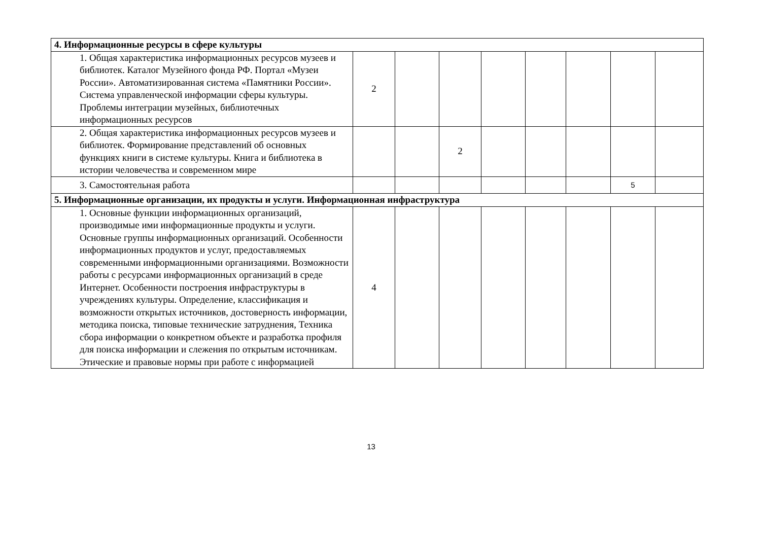| 4. Информационные ресурсы в сфере культуры | | | | | | | | |
| 1. Общая характеристика информационных ресурсов музеев и библиотек. Каталог Музейного фонда РФ. Портал «Музеи России». Автоматизированная система «Памятники России». Система управленческой информации сферы культуры. Проблемы интеграции музейных, библиотечных информационных ресурсов | 2 | | | | | | | |
| 2. Общая характеристика информационных ресурсов музеев и библиотек. Формирование представлений об основных функциях книги в системе культуры. Книга и библиотека в истории человечества и современном мире | | | 2 | | | | | |
| 3. Самостоятельная работа | | | | | | | 5 | |
| 5. Информационные организации, их продукты и услуги. Информационная инфраструктура | | | | | | | | |
| 1. Основные функции информационных организаций, производимые ими информационные продукты и услуги. Основные группы информационных организаций. Особенности информационных продуктов и услуг, предоставляемых современными информационными организациями. Возможности работы с ресурсами информационных организаций в среде Интернет. Особенности построения инфраструктуры в учреждениях культуры. Определение, классификация и возможности открытых источников, достоверность информации, методика поиска, типовые технические затруднения, Техника сбора информации о конкретном объекте и разработка профиля для поиска информации и слежения по открытым источникам. Этические и правовые нормы при работе с информацией | 4 | | | | | | | |
13